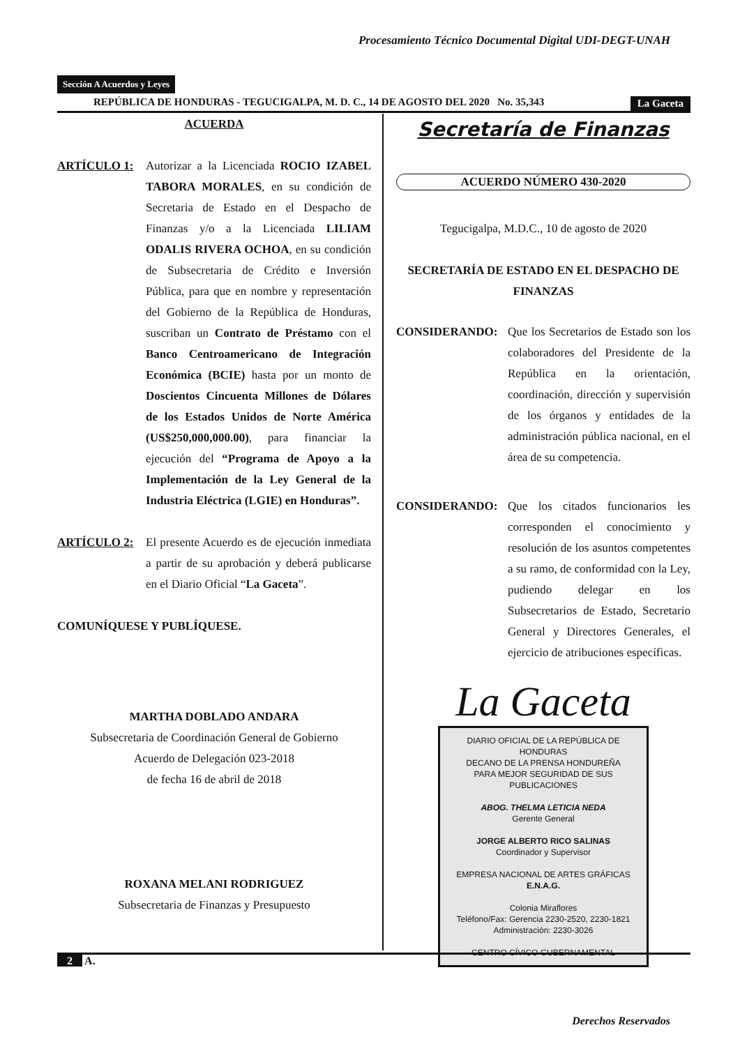Procesamiento Técnico Documental Digital UDI-DEGT-UNAH
Sección A Acuerdos y Leyes
REPÚBLICA DE HONDURAS - TEGUCIGALPA, M. D. C., 14 DE AGOSTO DEL 2020 No. 35,343 La Gaceta
ACUERDA
ARTÍCULO 1: Autorizar a la Licenciada ROCIO IZABEL TABORA MORALES, en su condición de Secretaria de Estado en el Despacho de Finanzas y/o a la Licenciada LILIAM ODALIS RIVERA OCHOA, en su condición de Subsecretaria de Crédito e Inversión Pública, para que en nombre y representación del Gobierno de la República de Honduras, suscriban un Contrato de Préstamo con el Banco Centroamericano de Integración Económica (BCIE) hasta por un monto de Doscientos Cincuenta Millones de Dólares de los Estados Unidos de Norte América (US$250,000,000.00), para financiar la ejecución del “Programa de Apoyo a la Implementación de la Ley General de la Industria Eléctrica (LGIE) en Honduras”.
ARTÍCULO 2: El presente Acuerdo es de ejecución inmediata a partir de su aprobación y deberá publicarse en el Diario Oficial “La Gaceta”.
COMUNÍQUESE Y PUBLÍQUESE.
MARTHA DOBLADO ANDARA
Subsecretaria de Coordinación General de Gobierno
Acuerdo de Delegación 023-2018
de fecha 16 de abril de 2018
ROXANA MELANI RODRIGUEZ
Subsecretaria de Finanzas y Presupuesto
Secretaría de Finanzas
ACUERDO NÚMERO 430-2020
Tegucigalpa, M.D.C., 10 de agosto de 2020
SECRETARÍA DE ESTADO EN EL DESPACHO DE FINANZAS
CONSIDERANDO: Que los Secretarios de Estado son los colaboradores del Presidente de la República en la orientación, coordinación, dirección y supervisión de los órganos y entidades de la administración pública nacional, en el área de su competencia.
CONSIDERANDO: Que los citados funcionarios les corresponden el conocimiento y resolución de los asuntos competentes a su ramo, de conformidad con la Ley, pudiendo delegar en los Subsecretarios de Estado, Secretario General y Directores Generales, el ejercicio de atribuciones específicas.
La Gaceta
DIARIO OFICIAL DE LA REPÚBLICA DE HONDURAS
DECANO DE LA PRENSA HONDUREÑA
PARA MEJOR SEGURIDAD DE SUS PUBLICACIONES
ABOG. THELMA LETICIA NEDA
Gerente General
JORGE ALBERTO RICO SALINAS
Coordinador y Supervisor
EMPRESA NACIONAL DE ARTES GRÁFICAS
E.N.A.G.
Colonia Miraflores
Teléfono/Fax: Gerencia 2230-2520, 2230-1821
Administración: 2230-3026
CENTRO CÍVICO GUBERNAMENTAL
2 A.
Derechos Reservados